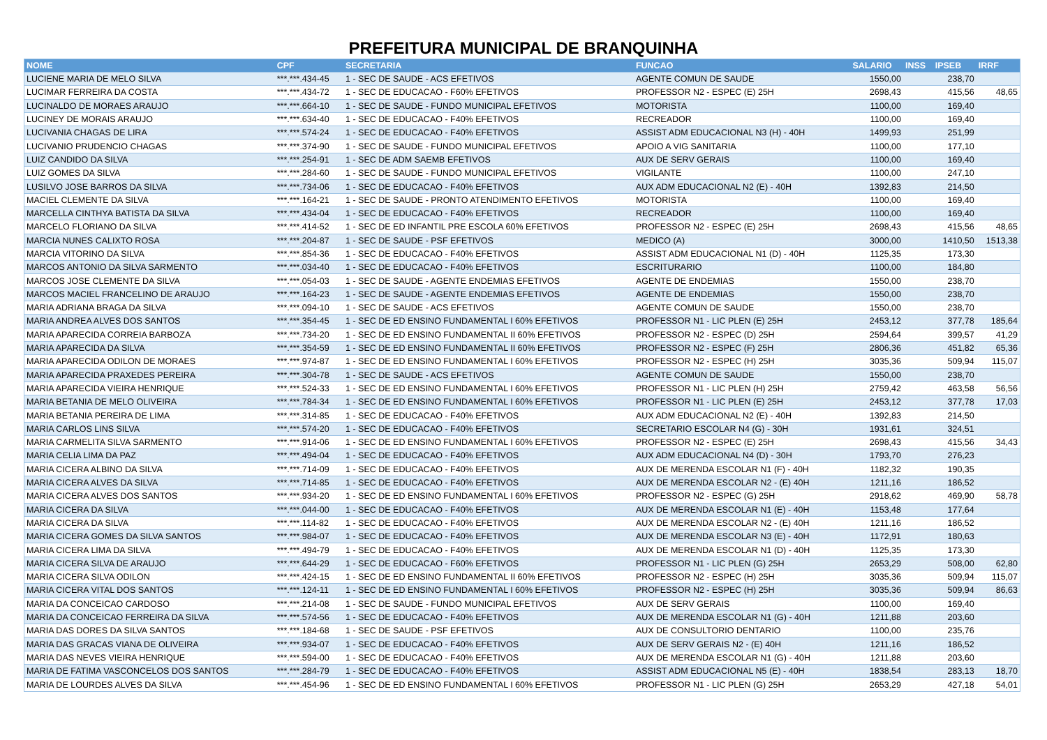PREFEITURA MUNICIPAL DE BRANQUINHA
| NOME | CPF | SECRETARIA | FUNCAO | SALARIO | INSS | IPSEB | IRRF |
| --- | --- | --- | --- | --- | --- | --- | --- |
| LUCIENE MARIA DE MELO SILVA | ***.***.434-45 | 1 - SEC DE SAUDE - ACS EFETIVOS | AGENTE COMUN DE SAUDE | 1550,00 | | 238,70 | |
| LUCIMAR FERREIRA DA COSTA | ***.***.434-72 | 1 - SEC DE EDUCACAO - F60% EFETIVOS | PROFESSOR N2 - ESPEC (E) 25H | 2698,43 | | 415,56 | 48,65 |
| LUCINALDO DE MORAES ARAUJO | ***.***.664-10 | 1 - SEC DE SAUDE - FUNDO MUNICIPAL EFETIVOS | MOTORISTA | 1100,00 | | 169,40 | |
| LUCINEY DE MORAIS ARAUJO | ***.***.634-40 | 1 - SEC DE EDUCACAO - F40% EFETIVOS | RECREADOR | 1100,00 | | 169,40 | |
| LUCIVANIA CHAGAS DE LIRA | ***.***.574-24 | 1 - SEC DE EDUCACAO - F40% EFETIVOS | ASSIST ADM EDUCACIONAL N3 (H) - 40H | 1499,93 | | 251,99 | |
| LUCIVANIO PRUDENCIO CHAGAS | ***.***.374-90 | 1 - SEC DE SAUDE - FUNDO MUNICIPAL EFETIVOS | APOIO A VIG SANITARIA | 1100,00 | | 177,10 | |
| LUIZ CANDIDO DA SILVA | ***.***.254-91 | 1 - SEC DE ADM SAEMB EFETIVOS | AUX DE SERV GERAIS | 1100,00 | | 169,40 | |
| LUIZ GOMES DA SILVA | ***.***.284-60 | 1 - SEC DE SAUDE - FUNDO MUNICIPAL EFETIVOS | VIGILANTE | 1100,00 | | 247,10 | |
| LUSILVO JOSE BARROS DA SILVA | ***.***.734-06 | 1 - SEC DE EDUCACAO - F40% EFETIVOS | AUX ADM EDUCACIONAL N2 (E) - 40H | 1392,83 | | 214,50 | |
| MACIEL CLEMENTE DA SILVA | ***.***.164-21 | 1 - SEC DE SAUDE - PRONTO ATENDIMENTO EFETIVOS | MOTORISTA | 1100,00 | | 169,40 | |
| MARCELLA CINTHYA BATISTA DA SILVA | ***.***.434-04 | 1 - SEC DE EDUCACAO - F40% EFETIVOS | RECREADOR | 1100,00 | | 169,40 | |
| MARCELO FLORIANO DA SILVA | ***.***.414-52 | 1 - SEC DE ED INFANTIL PRE ESCOLA 60% EFETIVOS | PROFESSOR N2 - ESPEC (E) 25H | 2698,43 | | 415,56 | 48,65 |
| MARCIA NUNES CALIXTO ROSA | ***.***.204-87 | 1 - SEC DE SAUDE - PSF EFETIVOS | MEDICO (A) | 3000,00 | | 1410,50 | 1513,38 |
| MARCIA VITORINO DA SILVA | ***.***.854-36 | 1 - SEC DE EDUCACAO - F40% EFETIVOS | ASSIST ADM EDUCACIONAL N1 (D) - 40H | 1125,35 | | 173,30 | |
| MARCOS ANTONIO DA SILVA SARMENTO | ***.***.034-40 | 1 - SEC DE EDUCACAO - F40% EFETIVOS | ESCRITURARIO | 1100,00 | | 184,80 | |
| MARCOS JOSE CLEMENTE DA SILVA | ***.***.054-03 | 1 - SEC DE SAUDE - AGENTE ENDEMIAS EFETIVOS | AGENTE DE ENDEMIAS | 1550,00 | | 238,70 | |
| MARCOS MACIEL FRANCELINO DE ARAUJO | ***.***.164-23 | 1 - SEC DE SAUDE - AGENTE ENDEMIAS EFETIVOS | AGENTE DE ENDEMIAS | 1550,00 | | 238,70 | |
| MARIA ADRIANA BRAGA DA SILVA | ***.***.094-10 | 1 - SEC DE SAUDE - ACS EFETIVOS | AGENTE COMUN DE SAUDE | 1550,00 | | 238,70 | |
| MARIA ANDREA ALVES DOS SANTOS | ***.***.354-45 | 1 - SEC DE ED ENSINO FUNDAMENTAL I 60% EFETIVOS | PROFESSOR N1 - LIC PLEN (E) 25H | 2453,12 | | 377,78 | 185,64 |
| MARIA APARECIDA CORREIA BARBOZA | ***.***.734-20 | 1 - SEC DE ED ENSINO FUNDAMENTAL II 60% EFETIVOS | PROFESSOR N2 - ESPEC (D) 25H | 2594,64 | | 399,57 | 41,29 |
| MARIA APARECIDA DA SILVA | ***.***.354-59 | 1 - SEC DE ED ENSINO FUNDAMENTAL II 60% EFETIVOS | PROFESSOR N2 - ESPEC (F) 25H | 2806,36 | | 451,82 | 65,36 |
| MARIA APARECIDA ODILON DE MORAES | ***.***.974-87 | 1 - SEC DE ED ENSINO FUNDAMENTAL I 60% EFETIVOS | PROFESSOR N2 - ESPEC (H) 25H | 3035,36 | | 509,94 | 115,07 |
| MARIA APARECIDA PRAXEDES PEREIRA | ***.***.304-78 | 1 - SEC DE SAUDE - ACS EFETIVOS | AGENTE COMUN DE SAUDE | 1550,00 | | 238,70 | |
| MARIA APARECIDA VIEIRA HENRIQUE | ***.***.524-33 | 1 - SEC DE ED ENSINO FUNDAMENTAL I 60% EFETIVOS | PROFESSOR N1 - LIC PLEN (H) 25H | 2759,42 | | 463,58 | 56,56 |
| MARIA BETANIA DE MELO OLIVEIRA | ***.***.784-34 | 1 - SEC DE ED ENSINO FUNDAMENTAL I 60% EFETIVOS | PROFESSOR N1 - LIC PLEN (E) 25H | 2453,12 | | 377,78 | 17,03 |
| MARIA BETANIA PEREIRA DE LIMA | ***.***.314-85 | 1 - SEC DE EDUCACAO - F40% EFETIVOS | AUX ADM EDUCACIONAL N2 (E) - 40H | 1392,83 | | 214,50 | |
| MARIA CARLOS LINS SILVA | ***.***.574-20 | 1 - SEC DE EDUCACAO - F40% EFETIVOS | SECRETARIO ESCOLAR N4 (G) - 30H | 1931,61 | | 324,51 | |
| MARIA CARMELITA SILVA SARMENTO | ***.***.914-06 | 1 - SEC DE ED ENSINO FUNDAMENTAL I 60% EFETIVOS | PROFESSOR N2 - ESPEC (E) 25H | 2698,43 | | 415,56 | 34,43 |
| MARIA CELIA LIMA DA PAZ | ***.***.494-04 | 1 - SEC DE EDUCACAO - F40% EFETIVOS | AUX ADM EDUCACIONAL N4 (D) - 30H | 1793,70 | | 276,23 | |
| MARIA CICERA ALBINO DA SILVA | ***.***.714-09 | 1 - SEC DE EDUCACAO - F40% EFETIVOS | AUX DE MERENDA ESCOLAR N1 (F) - 40H | 1182,32 | | 190,35 | |
| MARIA CICERA ALVES DA SILVA | ***.***.714-85 | 1 - SEC DE EDUCACAO - F40% EFETIVOS | AUX DE MERENDA ESCOLAR N2 - (E) 40H | 1211,16 | | 186,52 | |
| MARIA CICERA ALVES DOS SANTOS | ***.***.934-20 | 1 - SEC DE ED ENSINO FUNDAMENTAL I 60% EFETIVOS | PROFESSOR N2 - ESPEC (G) 25H | 2918,62 | | 469,90 | 58,78 |
| MARIA CICERA DA SILVA | ***.***.044-00 | 1 - SEC DE EDUCACAO - F40% EFETIVOS | AUX DE MERENDA ESCOLAR N1 (E) - 40H | 1153,48 | | 177,64 | |
| MARIA CICERA DA SILVA | ***.***.114-82 | 1 - SEC DE EDUCACAO - F40% EFETIVOS | AUX DE MERENDA ESCOLAR N2 - (E) 40H | 1211,16 | | 186,52 | |
| MARIA CICERA GOMES DA SILVA SANTOS | ***.***.984-07 | 1 - SEC DE EDUCACAO - F40% EFETIVOS | AUX DE MERENDA ESCOLAR N3 (E) - 40H | 1172,91 | | 180,63 | |
| MARIA CICERA LIMA DA SILVA | ***.***.494-79 | 1 - SEC DE EDUCACAO - F40% EFETIVOS | AUX DE MERENDA ESCOLAR N1 (D) - 40H | 1125,35 | | 173,30 | |
| MARIA CICERA SILVA DE ARAUJO | ***.***.644-29 | 1 - SEC DE EDUCACAO - F60% EFETIVOS | PROFESSOR N1 - LIC PLEN (G) 25H | 2653,29 | | 508,00 | 62,80 |
| MARIA CICERA SILVA ODILON | ***.***.424-15 | 1 - SEC DE ED ENSINO FUNDAMENTAL II 60% EFETIVOS | PROFESSOR N2 - ESPEC (H) 25H | 3035,36 | | 509,94 | 115,07 |
| MARIA CICERA VITAL DOS SANTOS | ***.***.124-11 | 1 - SEC DE ED ENSINO FUNDAMENTAL I 60% EFETIVOS | PROFESSOR N2 - ESPEC (H) 25H | 3035,36 | | 509,94 | 86,63 |
| MARIA DA CONCEICAO CARDOSO | ***.***.214-08 | 1 - SEC DE SAUDE - FUNDO MUNICIPAL EFETIVOS | AUX DE SERV GERAIS | 1100,00 | | 169,40 | |
| MARIA DA CONCEICAO FERREIRA DA SILVA | ***.***.574-56 | 1 - SEC DE EDUCACAO - F40% EFETIVOS | AUX DE MERENDA ESCOLAR N1 (G) - 40H | 1211,88 | | 203,60 | |
| MARIA DAS DORES DA SILVA SANTOS | ***.***.184-68 | 1 - SEC DE SAUDE - PSF EFETIVOS | AUX DE CONSULTORIO DENTARIO | 1100,00 | | 235,76 | |
| MARIA DAS GRACAS VIANA DE OLIVEIRA | ***.***.934-07 | 1 - SEC DE EDUCACAO - F40% EFETIVOS | AUX DE SERV GERAIS N2 - (E) 40H | 1211,16 | | 186,52 | |
| MARIA DAS NEVES VIEIRA HENRIQUE | ***.***.594-00 | 1 - SEC DE EDUCACAO - F40% EFETIVOS | AUX DE MERENDA ESCOLAR N1 (G) - 40H | 1211,88 | | 203,60 | |
| MARIA DE FATIMA VASCONCELOS DOS SANTOS | ***.***.284-79 | 1 - SEC DE EDUCACAO - F40% EFETIVOS | ASSIST ADM EDUCACIONAL N5 (E) - 40H | 1838,54 | | 283,13 | 18,70 |
| MARIA DE LOURDES ALVES DA SILVA | ***.***.454-96 | 1 - SEC DE ED ENSINO FUNDAMENTAL I 60% EFETIVOS | PROFESSOR N1 - LIC PLEN (G) 25H | 2653,29 | | 427,18 | 54,01 |